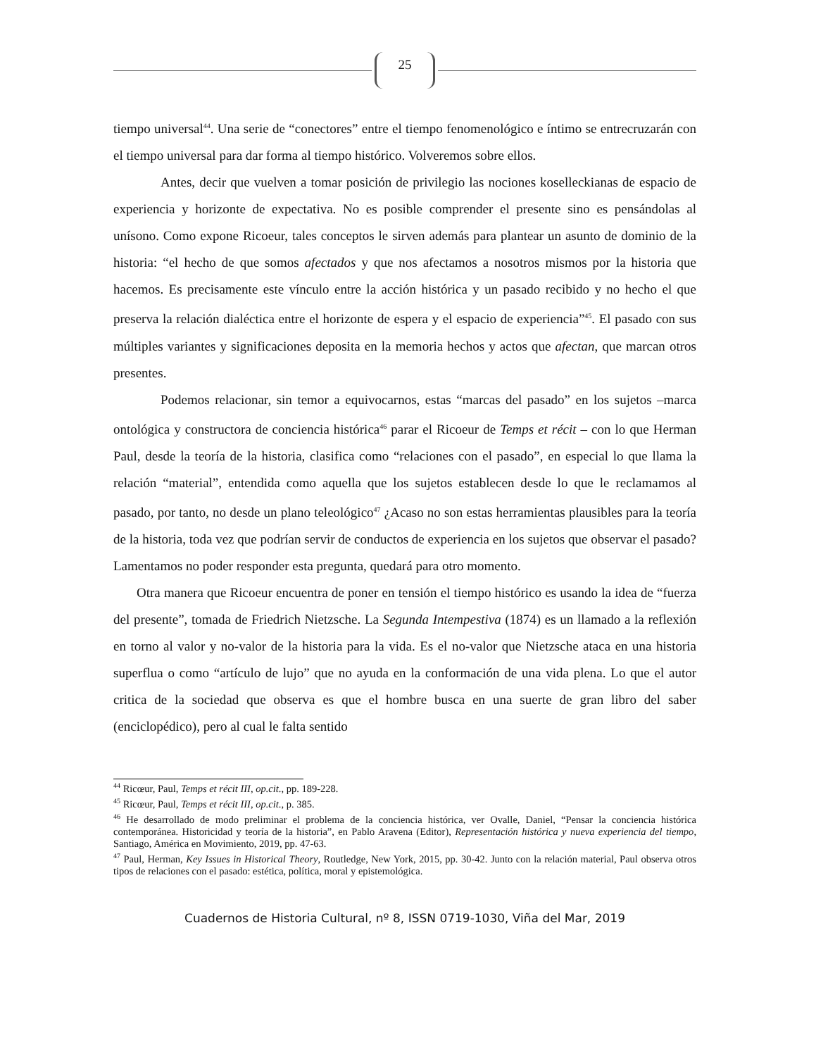25
tiempo universal<sup>44</sup>. Una serie de “conectores” entre el tiempo fenomenológico e íntimo se entrecruzarán con el tiempo universal para dar forma al tiempo histórico. Volveremos sobre ellos.
Antes, decir que vuelven a tomar posición de privilegio las nociones koselleckianas de espacio de experiencia y horizonte de expectativa. No es posible comprender el presente sino es pensándolas al unísono. Como expone Ricoeur, tales conceptos le sirven además para plantear un asunto de dominio de la historia: “el hecho de que somos afectados y que nos afectamos a nosotros mismos por la historia que hacemos. Es precisamente este vínculo entre la acción histórica y un pasado recibido y no hecho el que preserva la relación dialéctica entre el horizonte de espera y el espacio de experiencia”<sup>45</sup>. El pasado con sus múltiples variantes y significaciones deposita en la memoria hechos y actos que afectan, que marcan otros presentes.
Podemos relacionar, sin temor a equivocarnos, estas “marcas del pasado” en los sujetos –marca ontológica y constructora de conciencia histórica<sup>46</sup> parar el Ricoeur de Temps et récit – con lo que Herman Paul, desde la teoría de la historia, clasifica como “relaciones con el pasado”, en especial lo que llama la relación “material”, entendida como aquella que los sujetos establecen desde lo que le reclamamos al pasado, por tanto, no desde un plano teleológico<sup>47</sup> ¿Acaso no son estas herramientas plausibles para la teoría de la historia, toda vez que podrían servir de conductos de experiencia en los sujetos que observar el pasado? Lamentamos no poder responder esta pregunta, quedará para otro momento.
Otra manera que Ricoeur encuentra de poner en tensión el tiempo histórico es usando la idea de “fuerza del presente”, tomada de Friedrich Nietzsche. La Segunda Intempestiva (1874) es un llamado a la reflexión en torno al valor y no-valor de la historia para la vida. Es el no-valor que Nietzsche ataca en una historia superflua o como “artículo de lujo” que no ayuda en la conformación de una vida plena. Lo que el autor critica de la sociedad que observa es que el hombre busca en una suerte de gran libro del saber (enciclopédico), pero al cual le falta sentido
<sup>44</sup> Ricœur, Paul, Temps et récit III, op.cit., pp. 189-228.
<sup>45</sup> Ricœur, Paul, Temps et récit III, op.cit., p. 385.
<sup>46</sup> He desarrollado de modo preliminar el problema de la conciencia histórica, ver Ovalle, Daniel, “Pensar la conciencia histórica contemporánea. Historicidad y teoría de la historia”, en Pablo Aravena (Editor), Representación histórica y nueva experiencia del tiempo, Santiago, América en Movimiento, 2019, pp. 47-63.
<sup>47</sup> Paul, Herman, Key Issues in Historical Theory, Routledge, New York, 2015, pp. 30-42. Junto con la relación material, Paul observa otros tipos de relaciones con el pasado: estética, política, moral y epistemológica.
Cuadernos de Historia Cultural, nº 8, ISSN 0719-1030, Viña del Mar, 2019